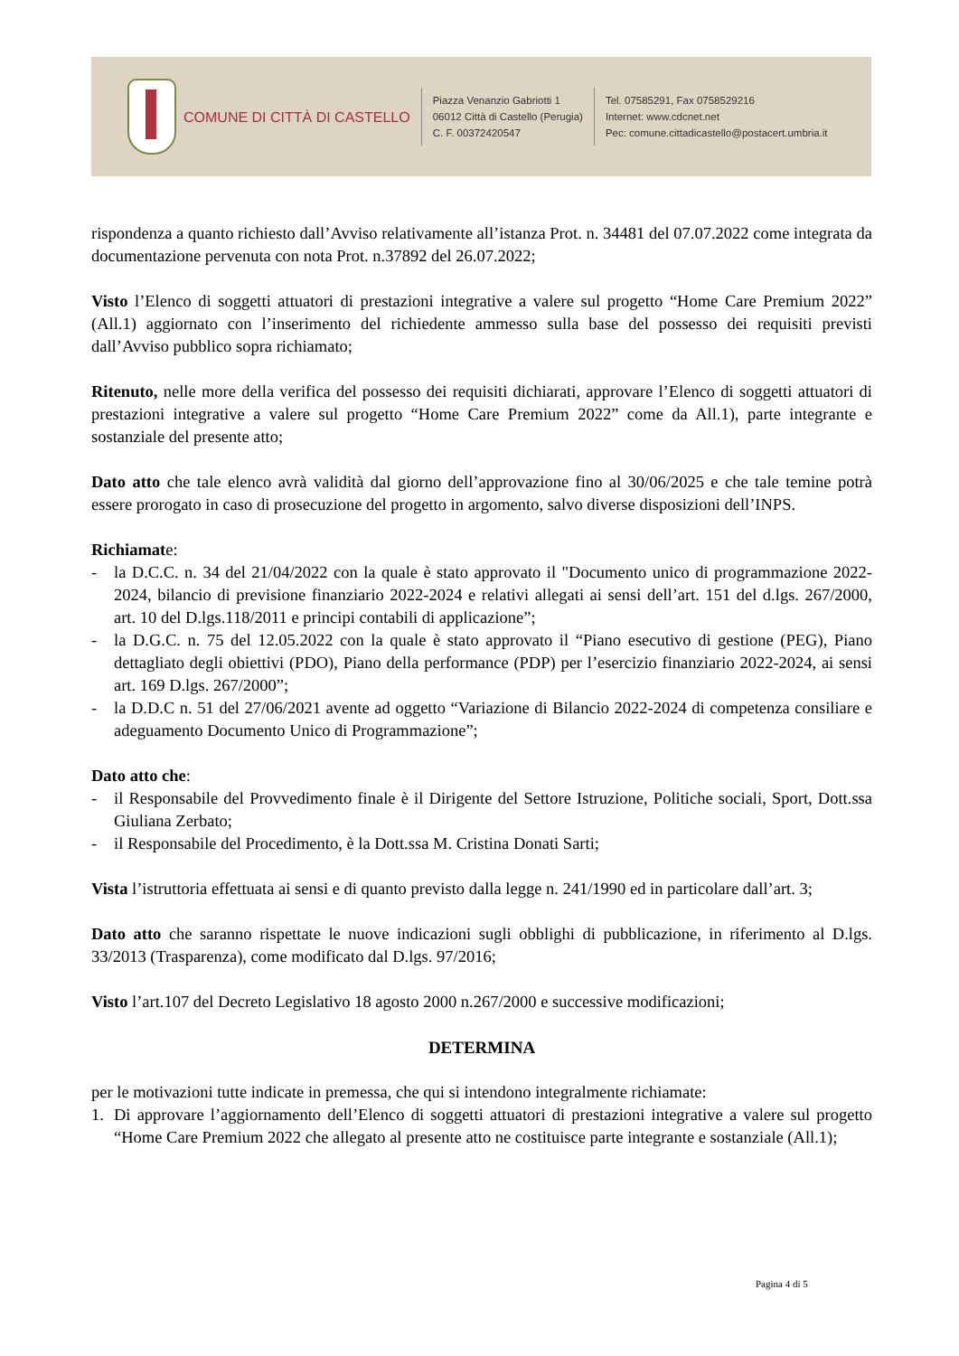COMUNE DI CITTÀ DI CASTELLO
Piazza Venanzio Gabriotti 1
06012 Città di Castello (Perugia)
C. F. 00372420547
Tel. 07585291, Fax 0758529216
Internet: www.cdcnet.net
Pec: comune.cittadicastello@postacert.umbria.it
rispondenza a quanto richiesto dall’Avviso relativamente all’istanza Prot. n. 34481 del 07.07.2022 come integrata da documentazione pervenuta con nota Prot. n.37892 del 26.07.2022;
Visto l’Elenco di soggetti attuatori di prestazioni integrative a valere sul progetto “Home Care Premium 2022” (All.1) aggiornato con l’inserimento del richiedente ammesso sulla base del possesso dei requisiti previsti dall’Avviso pubblico sopra richiamato;
Ritenuto, nelle more della verifica del possesso dei requisiti dichiarati, approvare l’Elenco di soggetti attuatori di prestazioni integrative a valere sul progetto “Home Care Premium 2022” come da All.1), parte integrante e sostanziale del presente atto;
Dato atto che tale elenco avrà validità dal giorno dell’approvazione fino al 30/06/2025 e che tale temine potrà essere prorogato in caso di prosecuzione del progetto in argomento, salvo diverse disposizioni dell’INPS.
Richiamate:
- la D.C.C. n. 34 del 21/04/2022 con la quale è stato approvato il "Documento unico di programmazione 2022-2024, bilancio di previsione finanziario 2022-2024 e relativi allegati ai sensi dell’art. 151 del d.lgs. 267/2000, art. 10 del D.lgs.118/2011 e principi contabili di applicazione”;
- la D.G.C. n. 75 del 12.05.2022 con la quale è stato approvato il “Piano esecutivo di gestione (PEG), Piano dettagliato degli obiettivi (PDO), Piano della performance (PDP) per l’esercizio finanziario 2022-2024, ai sensi art. 169 D.lgs. 267/2000”;
- la D.D.C n. 51 del 27/06/2021 avente ad oggetto “Variazione di Bilancio 2022-2024 di competenza consiliare e adeguamento Documento Unico di Programmazione”;
Dato atto che:
- il Responsabile del Provvedimento finale è il Dirigente del Settore Istruzione, Politiche sociali, Sport, Dott.ssa Giuliana Zerbato;
- il Responsabile del Procedimento, è la Dott.ssa M. Cristina Donati Sarti;
Vista l’istruttoria effettuata ai sensi e di quanto previsto dalla legge n. 241/1990 ed in particolare dall’art. 3;
Dato atto che saranno rispettate le nuove indicazioni sugli obblighi di pubblicazione, in riferimento al D.lgs. 33/2013 (Trasparenza), come modificato dal D.lgs. 97/2016;
Visto l’art.107 del Decreto Legislativo 18 agosto 2000 n.267/2000 e successive modificazioni;
DETERMINA
per le motivazioni tutte indicate in premessa, che qui si intendono integralmente richiamate:
1. Di approvare l’aggiornamento dell’Elenco di soggetti attuatori di prestazioni integrative a valere sul progetto “Home Care Premium 2022 che allegato al presente atto ne costituisce parte integrante e sostanziale (All.1);
Pagina 4 di 5